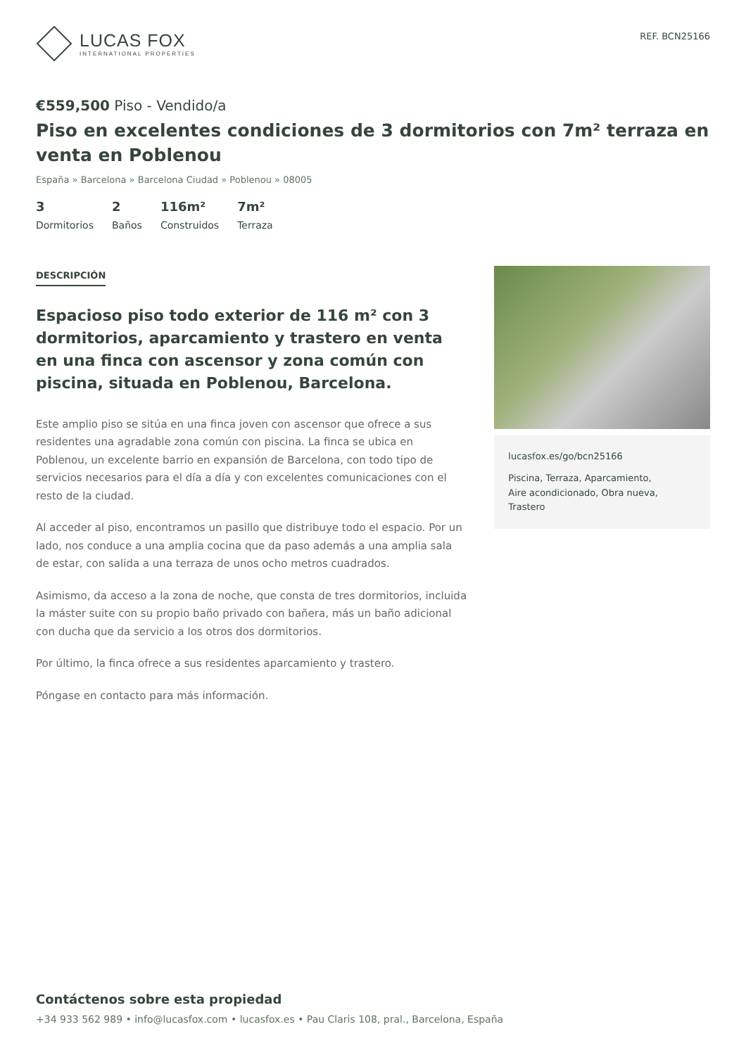LUCAS FOX
INTERNATIONAL PROPERTIES
REF. BCN25166
€559,500 Piso - Vendido/a
Piso en excelentes condiciones de 3 dormitorios con 7m² terraza en venta en Poblenou
España » Barcelona » Barcelona Ciudad » Poblenou » 08005
3
Dormitorios
2
Baños
116m²
Construidos
7m²
Terraza
DESCRIPCIÓN
Espacioso piso todo exterior de 116 m² con 3 dormitorios, aparcamiento y trastero en venta en una finca con ascensor y zona común con piscina, situada en Poblenou, Barcelona.
Este amplio piso se sitúa en una finca joven con ascensor que ofrece a sus residentes una agradable zona común con piscina. La finca se ubica en Poblenou, un excelente barrio en expansión de Barcelona, con todo tipo de servicios necesarios para el día a día y con excelentes comunicaciones con el resto de la ciudad.
Al acceder al piso, encontramos un pasillo que distribuye todo el espacio. Por un lado, nos conduce a una amplia cocina que da paso además a una amplia sala de estar, con salida a una terraza de unos ocho metros cuadrados.
Asimismo, da acceso a la zona de noche, que consta de tres dormitorios, incluida la máster suite con su propio baño privado con bañera, más un baño adicional con ducha que da servicio a los otros dos dormitorios.
Por último, la finca ofrece a sus residentes aparcamiento y trastero.
Póngase en contacto para más información.
lucasfox.es/go/bcn25166
Piscina, Terraza, Aparcamiento,
Aire acondicionado, Obra nueva, Trastero
Contáctenos sobre esta propiedad
+34 933 562 989 • info@lucasfox.com • lucasfox.es • Pau Claris 108, pral., Barcelona, España